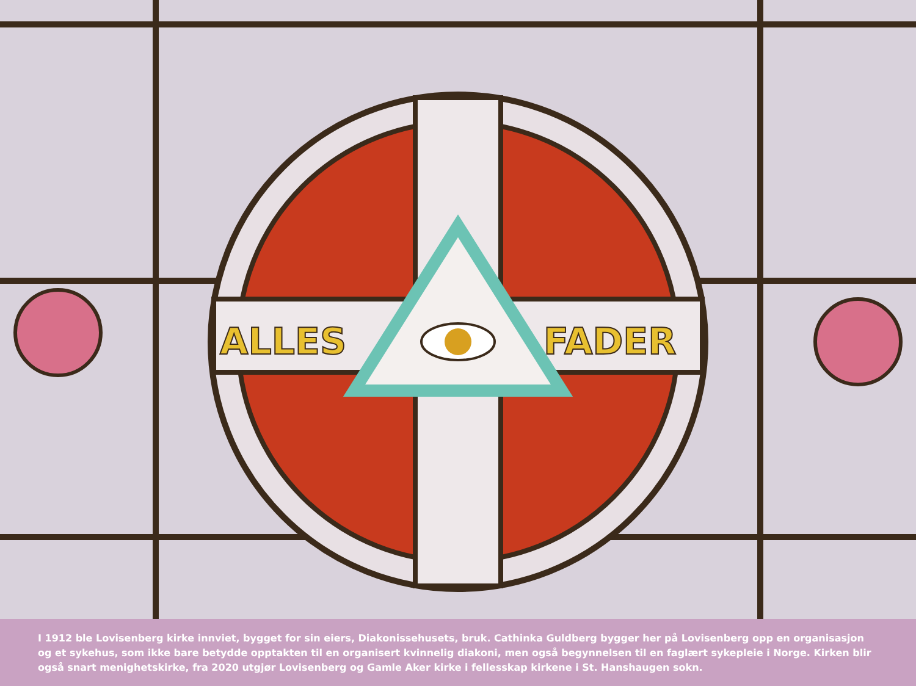ALLES
FADER
I 1912 ble Lovisenberg kirke innviet, bygget for sin eiers, Diakonissehusets, bruk. Cathinka Guldberg bygger her på Lovisenberg opp en organisasjon og et sykehus, som ikke bare betydde opptakten til en organisert kvinnelig diakoni, men også begynnelsen til en faglært sykepleie i Norge. Kirken blir også snart menighetskirke, fra 2020 utgjør Lovisenberg og Gamle Aker kirke i fellesskap kirkene i St. Hanshaugen sokn.